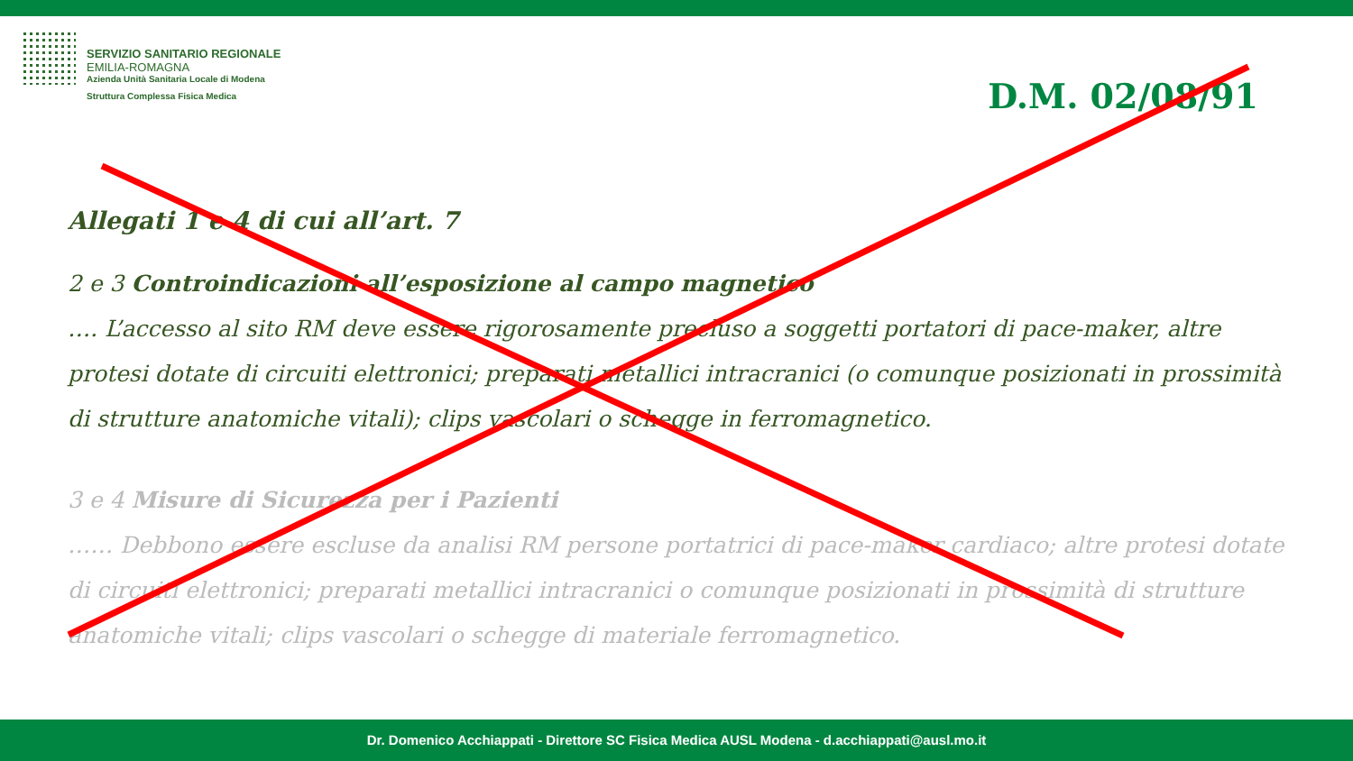SERVIZIO SANITARIO REGIONALE
EMILIA-ROMAGNA
Azienda Unità Sanitaria Locale di Modena
Struttura Complessa Fisica Medica
D.M. 02/08/91
Allegati 1 e 4 di cui all’art. 7
2 e 3 Controindicazioni all’esposizione al campo magnetico
…. L’accesso al sito RM deve essere rigorosamente precluso a soggetti portatori di pace-maker, altre protesi dotate di circuiti elettronici; preparati metallici intracranici (o comunque posizionati in prossimità di strutture anatomiche vitali); clips vascolari o schegge in ferromagnetico.
3 e 4 Misure di Sicurezza per i Pazienti
…… Debbono essere escluse da analisi RM persone portatrici di pace-maker cardiaco; altre protesi dotate di circuiti elettronici; preparati metallici intracranici o comunque posizionati in prossimità di strutture anatomiche vitali; clips vascolari o schegge di materiale ferromagnetico.
Dr. Domenico Acchiappati - Direttore SC Fisica Medica AUSL Modena - d.acchiappati@ausl.mo.it